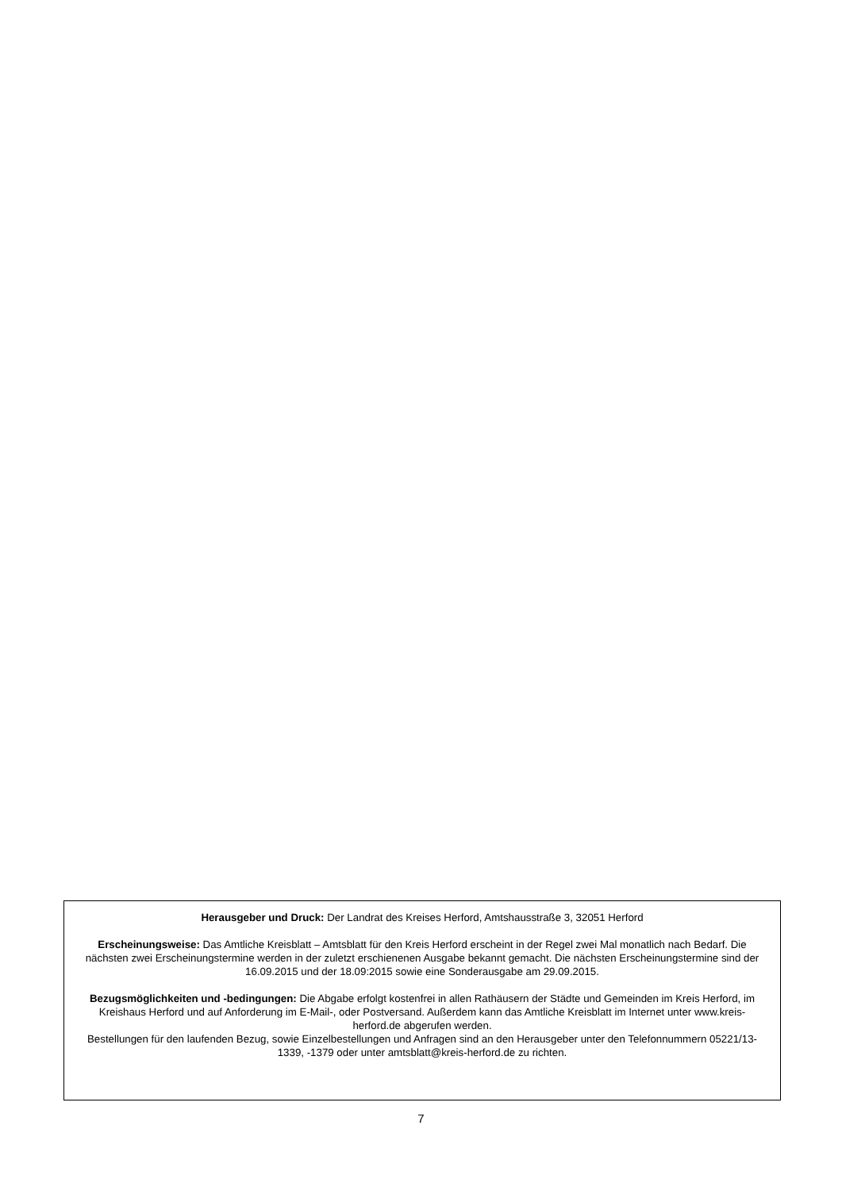Herausgeber und Druck: Der Landrat des Kreises Herford, Amtshausstraße 3, 32051 Herford
Erscheinungsweise: Das Amtliche Kreisblatt – Amtsblatt für den Kreis Herford erscheint in der Regel zwei Mal monatlich nach Bedarf. Die nächsten zwei Erscheinungstermine werden in der zuletzt erschienenen Ausgabe bekannt gemacht. Die nächsten Erscheinungstermine sind der 16.09.2015 und der 18.09:2015 sowie eine Sonderausgabe am 29.09.2015.
Bezugsmöglichkeiten und -bedingungen: Die Abgabe erfolgt kostenfrei in allen Rathäusern der Städte und Gemeinden im Kreis Herford, im Kreishaus Herford und auf Anforderung im E-Mail-, oder Postversand. Außerdem kann das Amtliche Kreisblatt im Internet unter www.kreis-herford.de abgerufen werden.
Bestellungen für den laufenden Bezug, sowie Einzelbestellungen und Anfragen sind an den Herausgeber unter den Telefonnummern 05221/13-1339, -1379 oder unter amtsblatt@kreis-herford.de zu richten.
7